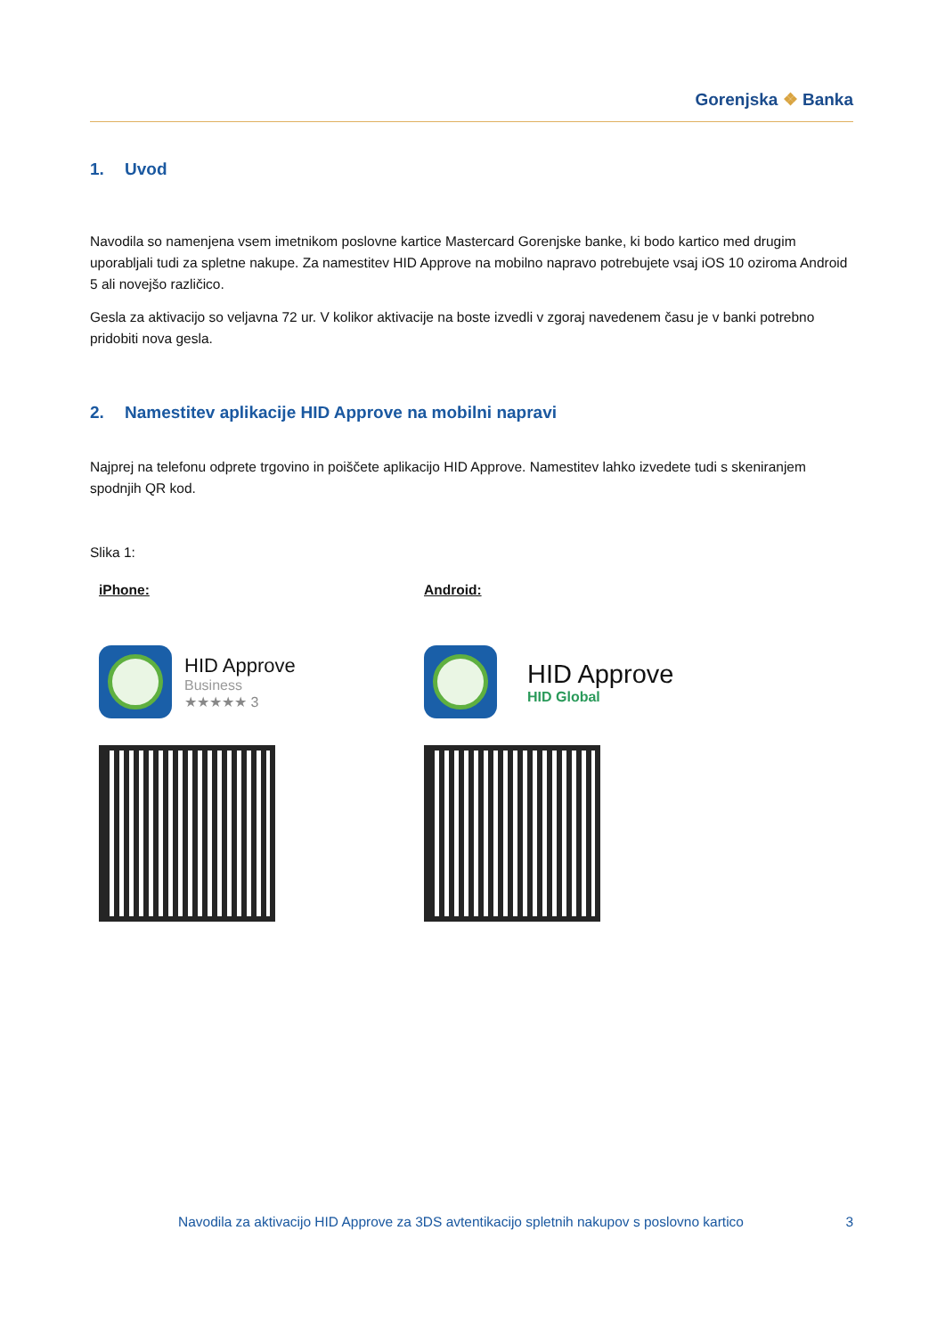Gorenjska ❖ Banka
1. Uvod
Navodila so namenjena vsem imetnikom poslovne kartice Mastercard Gorenjske banke, ki bodo kartico med drugim uporabljali tudi za spletne nakupe. Za namestitev HID Approve na mobilno napravo potrebujete vsaj iOS 10 oziroma Android 5 ali novejšo različico.
Gesla za aktivacijo so veljavna 72 ur. V kolikor aktivacije na boste izvedli v zgoraj navedenem času je v banki potrebno pridobiti nova gesla.
2. Namestitev aplikacije HID Approve na mobilni napravi
Najprej na telefonu odprete trgovino in poiščete aplikacijo HID Approve. Namestitev lahko izvedete tudi s skeniranjem spodnjih QR kod.
Slika 1:
iPhone:
HID Approve
Business
★★★★★ 3
Android:
HID Approve
HID Global
Navodila za aktivacijo HID Approve za 3DS avtentikacijo spletnih nakupov s poslovno kartico 3